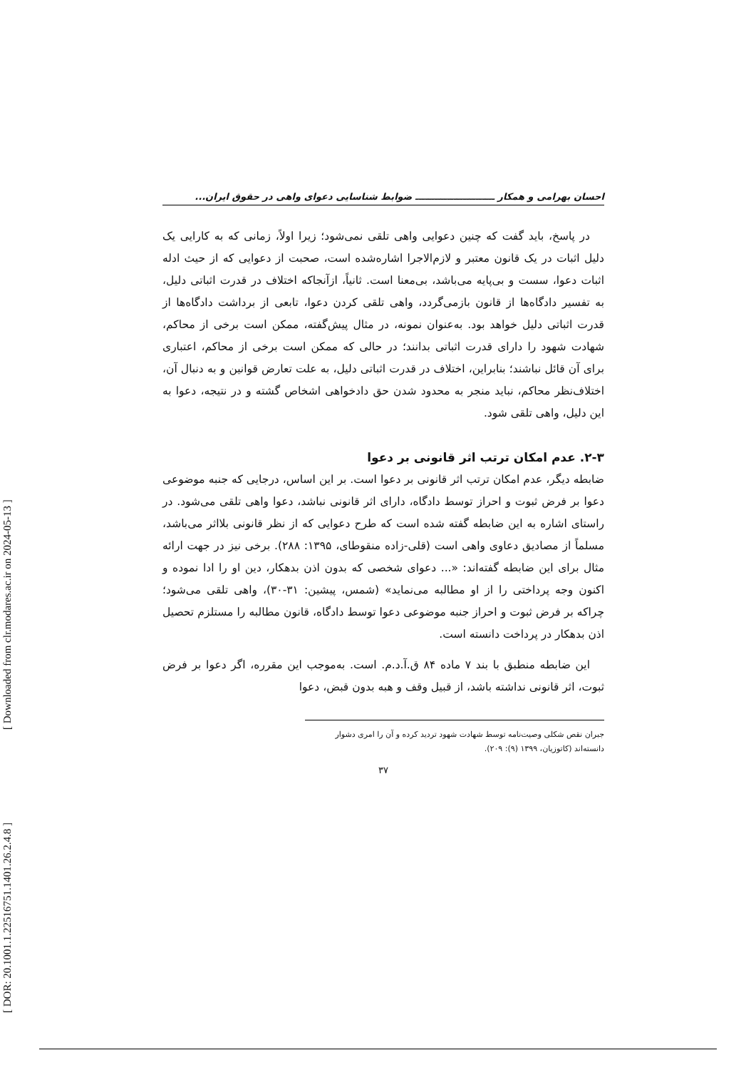[ DOR: 20.1001.1.22516751.1401.26.2.4.8 ] [ Downloaded from clr.modares.ac.ir on 2024-05-13 ]
احسان بهرامی و همکار ـــــــــــــــــــــــــ ضوابط شناسایی دعوای واهی در حقوق ایران...
در پاسخ، باید گفت که چنین دعوایی واهی تلقی نمی‌شود؛ زیرا اولاً، زمانی که به کارایی یک دلیل اثبات در یک قانون معتبر و لازم‌الاجرا اشاره‌شده است، صحبت از دعوایی که از حیث ادله اثبات دعوا، سست و بی‌پایه می‌باشد، بی‌معنا است. ثانیاً، ازآنجاکه اختلاف در قدرت اثباتی دلیل، به تفسیر دادگاه‌ها از قانون بازمی‌گردد، واهی تلقی کردن دعوا، تابعی از برداشت دادگاه‌ها از قدرت اثباتی دلیل خواهد بود. به‌عنوان نمونه، در مثال پیش‌گفته، ممکن است برخی از محاکم، شهادت شهود را دارای قدرت اثباتی بدانند؛ در حالی که ممکن است برخی از محاکم، اعتباری برای آن قائل نباشند؛ بنابراین، اختلاف در قدرت اثباتی دلیل، به علت تعارض قوانین و به دنبال آن، اختلاف‌نظر محاکم، نباید منجر به محدود شدن حق دادخواهی اشخاص گشته و در نتیجه، دعوا به این دلیل، واهی تلقی شود.
۲-۳. عدم امکان ترتب اثر قانونی بر دعوا
ضابطه دیگر، عدم امکان ترتب اثر قانونی بر دعوا است. بر این اساس، درجایی که جنبه موضوعی دعوا بر فرض ثبوت و احراز توسط دادگاه، دارای اثر قانونی نباشد، دعوا واهی تلقی می‌شود. در راستای اشاره به این ضابطه گفته شده است که طرح دعوایی که از نظر قانونی بلااثر می‌باشد، مسلماً از مصادیق دعاوی واهی است (قلی-زاده منقوطای، ۱۳۹۵: ۲۸۸). برخی نیز در جهت ارائه مثال برای این ضابطه گفته‌اند: «... دعوای شخصی که بدون اذن بدهکار، دین او را ادا نموده و اکنون وجه پرداختی را از او مطالبه می‌نماید» (شمس، پیشین: ۳۱-۳۰)، واهی تلقی می‌شود؛ چراکه بر فرض ثبوت و احراز جنبه موضوعی دعوا توسط دادگاه، قانون مطالبه را مستلزم تحصیل اذن بدهکار در پرداخت دانسته است.
این ضابطه منطبق با بند ۷ ماده ۸۴ ق.آ.د.م. است. به‌موجب این مقرره، اگر دعوا بر فرض ثبوت، اثر قانونی نداشته باشد، از قبیل وقف و هبه بدون قبض، دعوا
جبران نقص شکلی وصیت‌نامه توسط شهادت شهود تردید کرده و آن را امری دشوار دانسته‌اند (کاتوزیان، ۱۳۹۹ (۹): ۲۰۹).
۳۷